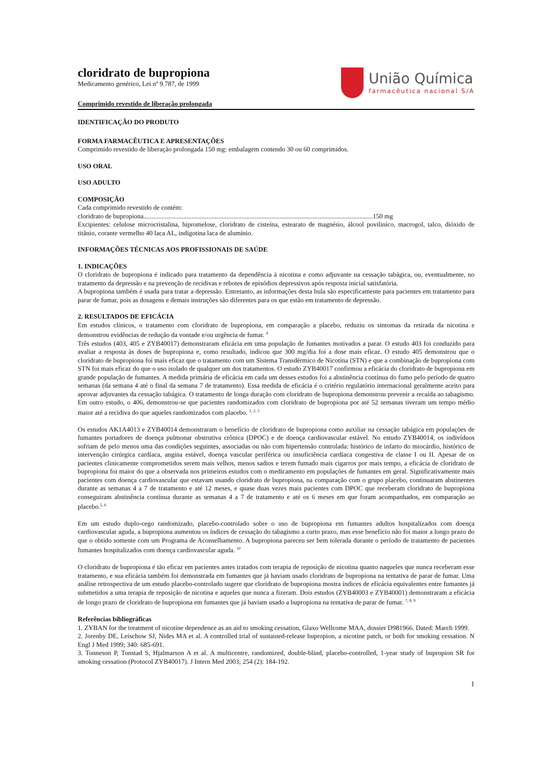cloridrato de bupropiona
Medicamento genérico, Lei nº 9.787, de 1999
Comprimido revestido de liberação prolongada
União Química
farmacêutica nacional S/A
IDENTIFICAÇÃO DO PRODUTO
FORMA FARMACÊUTICA E APRESENTAÇÕES
Comprimido revestido de liberação prolongada 150 mg: embalagem contendo 30 ou 60 comprimidos.
USO ORAL
USO ADULTO
COMPOSIÇÃO
Cada comprimido revestido de contém:
cloridrato de bupropiona..........................................................................................................................................150 mg
Excipientes: celulose microcristalina, hipromelose, cloridrato de cisteína, estearato de magnésio, álcool poviliníco, macrogol, talco, dióxido de titânio, corante vermelho 40 laca AL, indigotina laca de alumínio.
INFORMAÇÕES TÉCNICAS AOS PROFISSIONAIS DE SAÚDE
1. INDICAÇÕES
O cloridrato de bupropiona é indicado para tratamento da dependência à nicotina e como adjuvante na cessação tabágica, ou, eventualmente, no tratamento da depressão e na prevenção de recidivas e rebotes de episódios depressivos após resposta inicial satisfatória.
A bupropiona também é usada para tratar a depressão. Entretanto, as informações desta bula são especificamente para pacientes em tratamento para parar de fumar, pois as dosagens e demais instruções são diferentes para os que estão em tratamento de depressão.
2. RESULTADOS DE EFICÁCIA
Em estudos clínicos, o tratamento com cloridrato de bupropiona, em comparação a placebo, reduziu os sintomas da retirada da nicotina e demonstrou evidências de redução da vontade e/ou urgência de fumar. <sup>4</sup>
Três estudos (403, 405 e ZYB40017) demonstraram eficácia em uma população de fumantes motivados a parar. O estudo 403 foi conduzido para avaliar a resposta às doses de bupropiona e, como resultado, indicou que 300 mg/dia foi a dose mais eficaz. O estudo 405 demonstrou que o cloridrato de bupropiona foi mais eficaz que o tratamento com um Sistema Transdérmico de Nicotina (STN) e que a combinação de bupropiona com STN foi mais eficaz do que o uso isolado de qualquer um dos tratamentos. O estudo ZYB40017 confirmou a eficácia do cloridrato de bupropiona em grande população de fumantes. A medida primária de eficácia em cada um desses estudos foi a abstinência contínua do fumo pelo período de quatro semanas (da semana 4 até o final da semana 7 de tratamento). Essa medida de eficácia é o critério regulatório internacional geralmente aceito para aprovar adjuvantes da cessação tabágica. O tratamento de longa duração com cloridrato de bupropiona demonstrou prevenir a recaída ao tabagismo. Em outro estudo, o 406, demonstrou-se que pacientes randomizados com cloridrato de bupropiona por até 52 semanas tiveram um tempo médio maior até a recidiva do que aqueles randomizados com placebo. <sup>1, 2, 3</sup>
Os estudos AK1A4013 e ZYB40014 demonstraram o benefício de cloridrato de bupropiona como auxiliar na cessação tabágica em populações de fumantes portadores de doença pulmonar obstrutiva crônica (DPOC) e de doença cardiovascular estável. No estudo ZYB40014, os indivíduos sofriam de pelo menos uma das condições seguintes, associadas ou não com hipertensão controlada: histórico de infarto do miocárdio, histórico de intervenção cirúrgica cardíaca, angina estável, doença vascular periférica ou insuficiência cardíaca congestiva de classe I ou II. Apesar de os pacientes clinicamente comprometidos serem mais velhos, menos sadios e terem fumado mais cigarros por mais tempo, a eficácia de cloridrato de bupropiona foi maior do que a observada nos primeiros estudos com o medicamento em populações de fumantes em geral. Significativamente mais pacientes com doença cardiovascular que estavam usando cloridrato de bupropiona, na comparação com o grupo placebo, continuaram abstinentes durante as semanas 4 a 7 de tratamento e até 12 meses, e quase duas vezes mais pacientes com DPOC que receberam cloridrato de bupropiona conseguiram abstinência contínua durante as semanas 4 a 7 de tratamento e até os 6 meses em que foram acompanhados, em comparação ao placebo.<sup>5, 6</sup>
Em um estudo duplo-cego randomizado, placebo-controlado sobre o uso de bupropiona em fumantes adultos hospitalizados com doença cardiovascular aguda, a bupropiona aumentou os índices de cessação do tabagismo a curto prazo, mas esse benefício não foi maior a longo prazo do que o obtido somente com um Programa de Aconselhamento. A bupropiona pareceu ser bem tolerada durante o período de tratamento de pacientes fumantes hospitalizados com doença cardiovascular aguda. <sup>10</sup>
O cloridrato de bupropiona é tão eficaz em pacientes antes tratados com terapia de reposição de nicotina quanto naqueles que nunca receberam esse tratamento, e sua eficácia também foi demonstrada em fumantes que já haviam usado cloridrato de bupropiona na tentativa de parar de fumar. Uma análise retrospectiva de um estudo placebo-controlado sugere que cloridrato de bupropiona mostra índices de eficácia equivalentes entre fumantes já submetidos a uma terapia de reposição de nicotina e aqueles que nunca a fizeram. Dois estudos (ZYB40003 e ZYB40001) demonstraram a eficácia de longo prazo de cloridrato de bupropiona em fumantes que já haviam usado a bupropiona na tentativa de parar de fumar. <sup>7, 8, 9</sup>
Referências bibliográficas
1. ZYBAN for the treatment of nicotine dependence as an aid to smoking cessation, Glaxo Wellcome MAA, dossier D981966. Dated: March 1999.
2. Jorenby DE, Leischow SJ, Nides MA et al. A controlled trial of sustained-release bupropion, a nicotine patch, or both for smoking cessation. N Engl J Med 1999; 340: 685-691.
3. Tonneson P, Tonstad S, Hjalmarson A et al. A multicentre, randomized, double-blind, placebo-controlled, 1-year study of bupropion SR for smoking cessation (Protocol ZYB40017). J Intern Med 2003; 254 (2): 184-192.
1